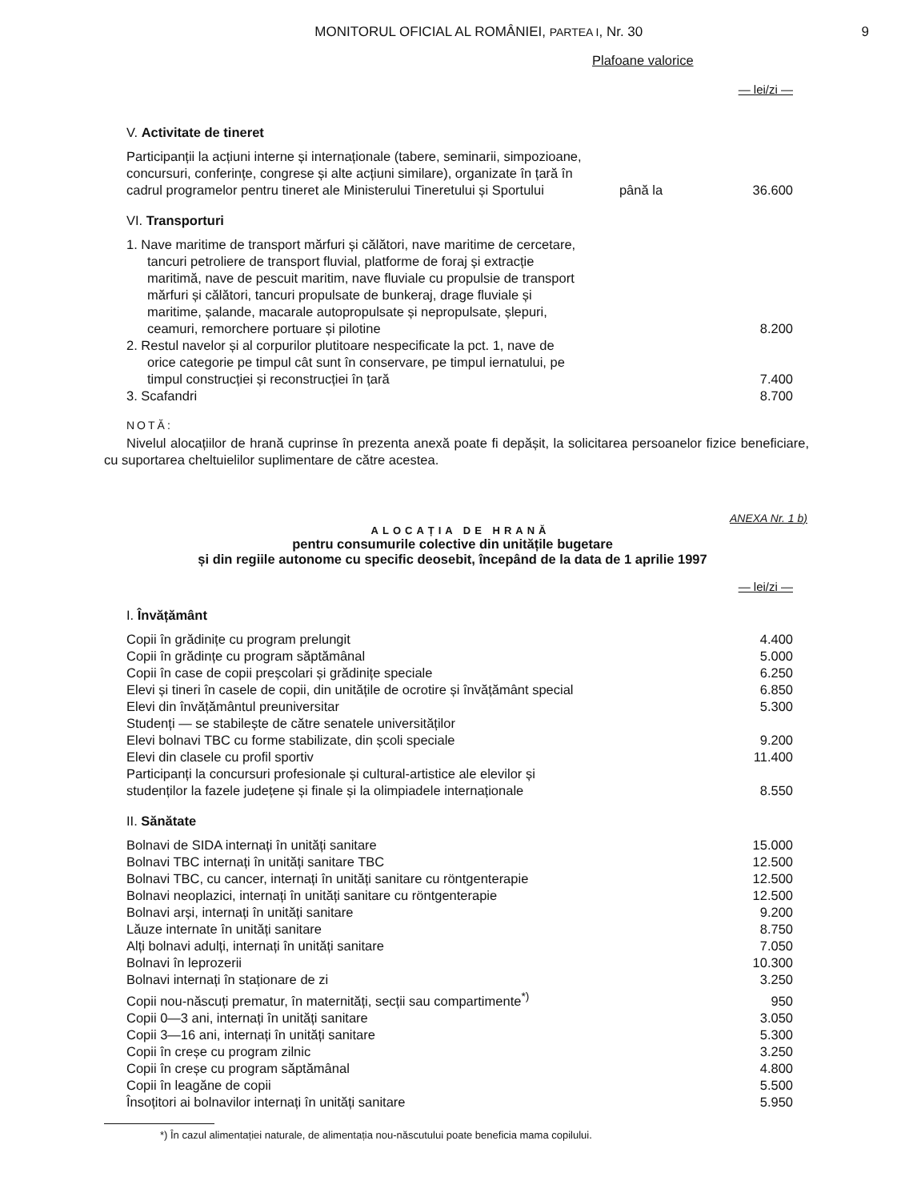MONITORUL OFICIAL AL ROMÂNIEI, PARTEA I, Nr. 30
9
Plafoane valorice
— lei/zi —
V. Activitate de tineret
| Participanții la acțiuni interne și internaționale (tabere, seminarii, simpozioane, concursuri, conferințe, congrese și alte acțiuni similare), organizate în țară în cadrul programelor pentru tineret ale Ministerului Tineretului și Sportului | până la | 36.600 |
VI. Transporturi
| 1. Nave maritime de transport mărfuri și călători, nave maritime de cercetare, tancuri petroliere de transport fluvial, platforme de foraj și extracție maritimă, nave de pescuit maritim, nave fluviale cu propulsie de transport mărfuri și călători, tancuri propulsate de bunkeraj, drage fluviale și maritime, șalande, macarale autopropulsate și nepropulsate, șlepuri, ceamuri, remorchere portuare și pilotine | | 8.200 |
| 2. Restul navelor și al corpurilor plutitoare nespecificate la pct. 1, nave de orice categorie pe timpul cât sunt în conservare, pe timpul iernatului, pe timpul construcției și reconstrucției în țară | | 7.400 |
| 3. Scafandri | | 8.700 |
NOTĂ:
Nivelul alocațiilor de hrană cuprinse în prezenta anexă poate fi depășit, la solicitarea persoanelor fizice beneficiare, cu suportarea cheltuielilor suplimentare de către acestea.
ANEXA Nr. 1 b)
ALOCAȚIA DE HRANĂ
pentru consumurile colective din unitățile bugetare
și din regiile autonome cu specific deosebit, începând de la data de 1 aprilie 1997
— lei/zi —
I. Învățământ
| Copii în grădinițe cu program prelungit | 4.400 |
| Copii în grădințe cu program săptămânal | 5.000 |
| Copii în case de copii preșcolari și grădinițe speciale | 6.250 |
| Elevi și tineri în casele de copii, din unitățile de ocrotire și învățământ special | 6.850 |
| Elevi din învățământul preuniversitar | 5.300 |
| Studenți — se stabilește de către senatele universităților | |
| Elevi bolnavi TBC cu forme stabilizate, din școli speciale | 9.200 |
| Elevi din clasele cu profil sportiv | 11.400 |
| Participanți la concursuri profesionale și cultural-artistice ale elevilor și studenților la fazele județene și finale și la olimpiadele internaționale | 8.550 |
II. Sănătate
| Bolnavi de SIDA internați în unități sanitare | 15.000 |
| Bolnavi TBC internați în unități sanitare TBC | 12.500 |
| Bolnavi TBC, cu cancer, internați în unități sanitare cu röntgenterapie | 12.500 |
| Bolnavi neoplazici, internați în unități sanitare cu röntgenterapie | 12.500 |
| Bolnavi arși, internați în unități sanitare | 9.200 |
| Lăuze internate în unități sanitare | 8.750 |
| Alți bolnavi adulți, internați în unități sanitare | 7.050 |
| Bolnavi în leprozerii | 10.300 |
| Bolnavi internați în staționare de zi | 3.250 |
| Copii nou-născuți prematur, în maternități, secții sau compartimente<sup>*)</sup> | 950 |
| Copii 0—3 ani, internați în unități sanitare | 3.050 |
| Copii 3—16 ani, internați în unități sanitare | 5.300 |
| Copii în creșe cu program zilnic | 3.250 |
| Copii în creșe cu program săptămânal | 4.800 |
| Copii în leagăne de copii | 5.500 |
| Însoțitori ai bolnavilor internați în unități sanitare | 5.950 |
*) În cazul alimentației naturale, de alimentația nou-născutului poate beneficia mama copilului.